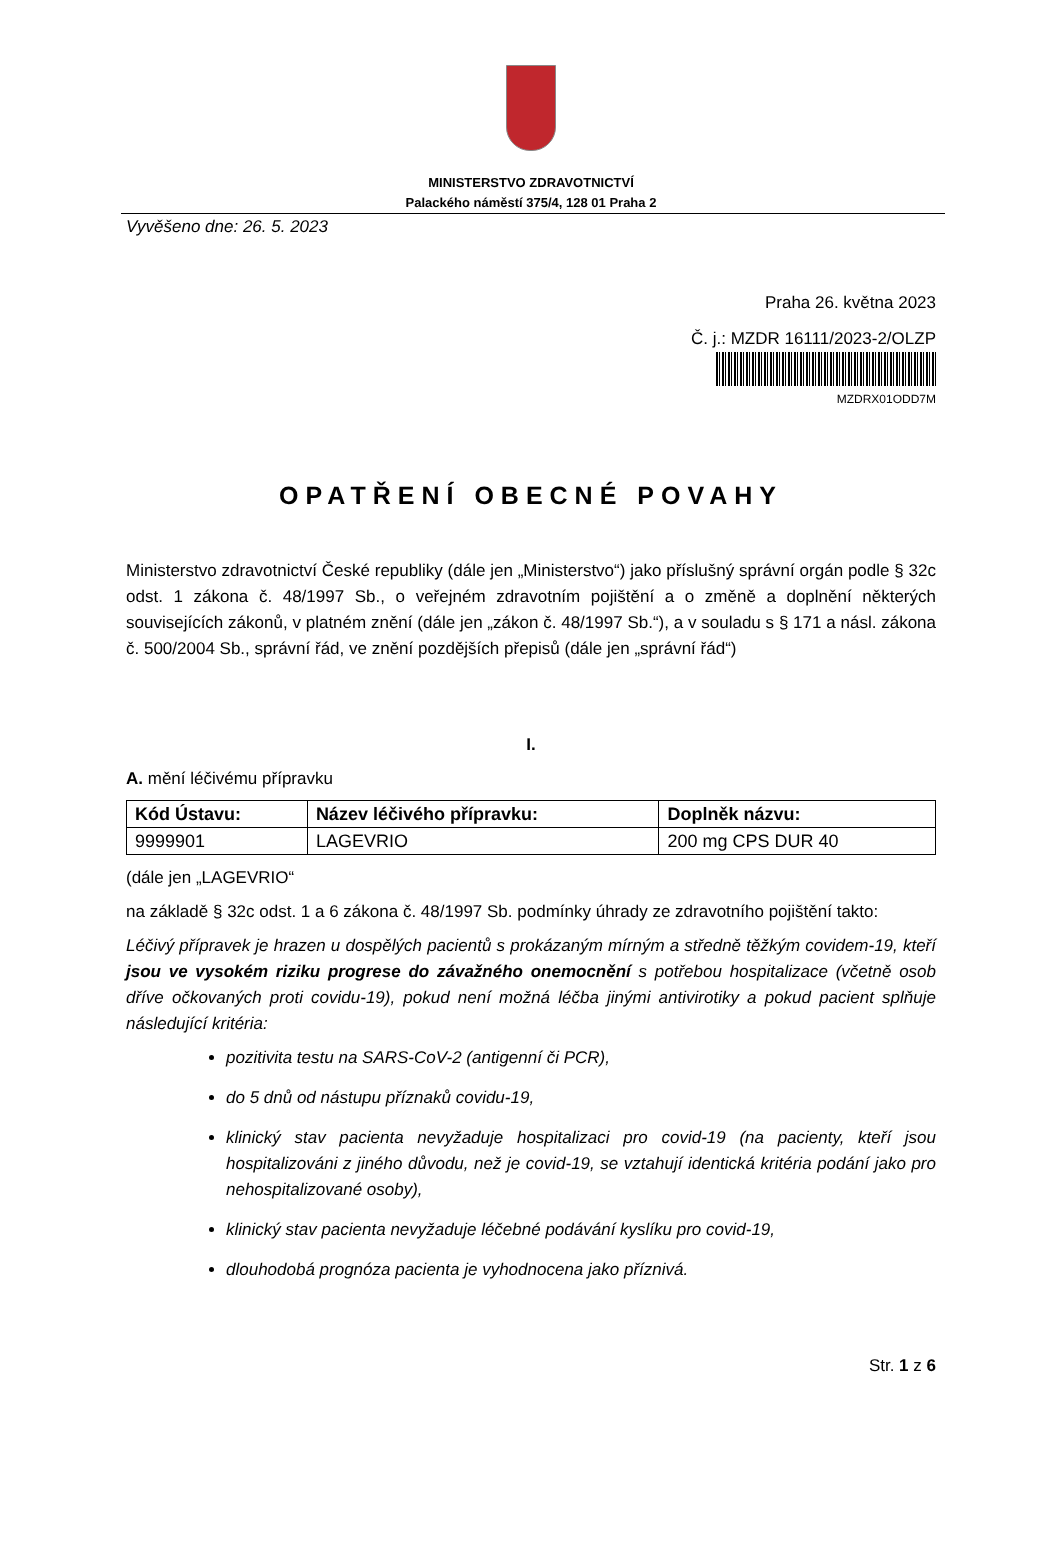MINISTERSTVO ZDRAVOTNICTVÍ
Palackého náměstí 375/4, 128 01 Praha 2
Vyvěšeno dne: 26. 5. 2023
Praha 26. května 2023
Č. j.: MZDR 16111/2023-2/OLZP
MZDRX01ODD7M
OPATŘENÍ OBECNÉ POVAHY
Ministerstvo zdravotnictví České republiky (dále jen „Ministerstvo“) jako příslušný správní orgán podle § 32c odst. 1 zákona č. 48/1997 Sb., o veřejném zdravotním pojištění a o změně a doplnění některých souvisejících zákonů, v platném znění (dále jen „zákon č. 48/1997 Sb.“), a v souladu s § 171 a násl. zákona č. 500/2004 Sb., správní řád, ve znění pozdějších přepisů (dále jen „správní řád“)
I.
A. mění léčivému přípravku
| Kód Ústavu: | Název léčivého přípravku: | Doplněk názvu: |
| --- | --- | --- |
| 9999901 | LAGEVRIO | 200 mg CPS DUR 40 |
(dále jen „LAGEVRIO“
na základě § 32c odst. 1 a 6 zákona č. 48/1997 Sb. podmínky úhrady ze zdravotního pojištění takto:
Léčivý přípravek je hrazen u dospělých pacientů s prokázaným mírným a středně těžkým covidem-19, kteří jsou ve vysokém riziku progrese do závažného onemocnění s potřebou hospitalizace (včetně osob dříve očkovaných proti covidu-19), pokud není možná léčba jinými antivirotiky a pokud pacient splňuje následující kritéria:
pozitivita testu na SARS-CoV-2 (antigenní či PCR),
do 5 dnů od nástupu příznaků covidu-19,
klinický stav pacienta nevyžaduje hospitalizaci pro covid-19 (na pacienty, kteří jsou hospitalizováni z jiného důvodu, než je covid-19, se vztahují identická kritéria podání jako pro nehospitalizované osoby),
klinický stav pacienta nevyžaduje léčebné podávání kyslíku pro covid-19,
dlouhodobá prognóza pacienta je vyhodnocena jako příznivá.
Str. 1 z 6